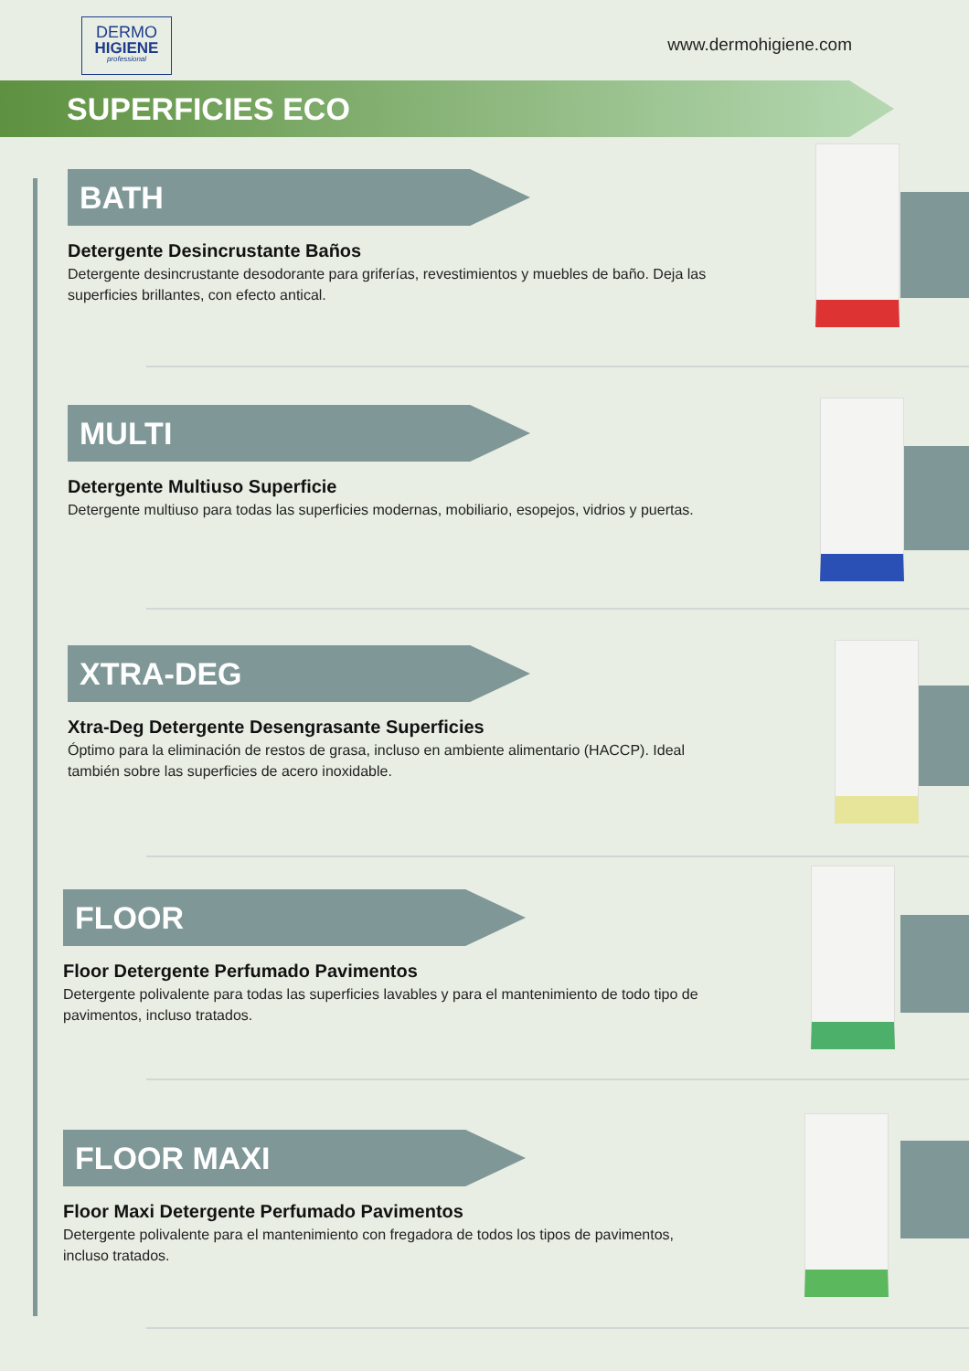DERMO
HIGIENE
professional
www.dermohigiene.com
SUPERFICIES ECO
BATH
Detergente Desincrustante Baños
Detergente desincrustante desodorante para griferías, revestimientos y muebles de baño. Deja las superficies brillantes, con efecto antical.
MULTI
Detergente Multiuso Superficie
Detergente multiuso para todas las superficies modernas, mobiliario, esopejos, vidrios y puertas.
XTRA-DEG
Xtra-Deg Detergente Desengrasante Superficies
Óptimo para la eliminación de restos de grasa, incluso en ambiente alimentario (HACCP). Ideal también sobre las superficies de acero inoxidable.
FLOOR
Floor Detergente Perfumado Pavimentos
Detergente polivalente para todas las superficies lavables y para el mantenimiento de todo tipo de pavimentos, incluso tratados.
FLOOR MAXI
Floor Maxi Detergente Perfumado Pavimentos
Detergente polivalente para el mantenimiento con fregadora de todos los tipos de pavimentos, incluso tratados.